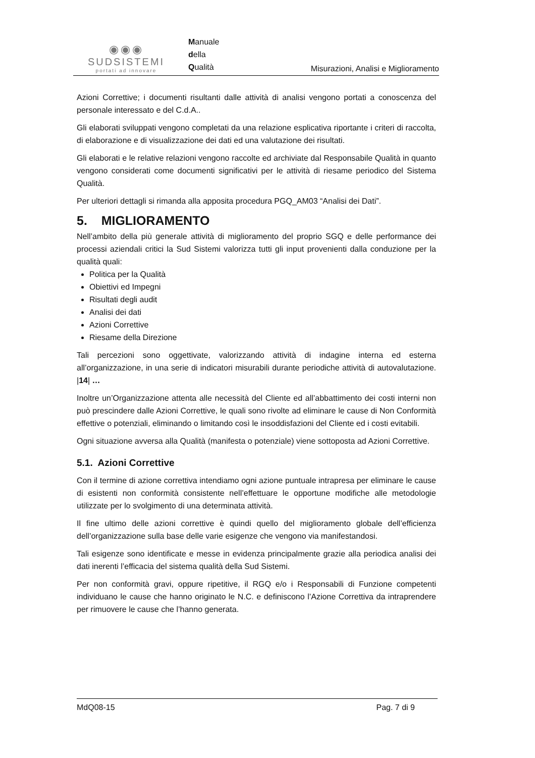◉◉◉
SUDSISTEMI
portati ad innovare
Manuale
della
Qualità
Misurazioni, Analisi e Miglioramento
Azioni Correttive; i documenti risultanti dalle attività di analisi vengono portati a conoscenza del personale interessato e del C.d.A..
Gli elaborati sviluppati vengono completati da una relazione esplicativa riportante i criteri di raccolta, di elaborazione e di visualizzazione dei dati ed una valutazione dei risultati.
Gli elaborati e le relative relazioni vengono raccolte ed archiviate dal Responsabile Qualità in quanto vengono considerati come documenti significativi per le attività di riesame periodico del Sistema Qualità.
Per ulteriori dettagli si rimanda alla apposita procedura PGQ_AM03 “Analisi dei Dati”.
5. MIGLIORAMENTO
Nell’ambito della più generale attività di miglioramento del proprio SGQ e delle performance dei processi aziendali critici la Sud Sistemi valorizza tutti gli input provenienti dalla conduzione per la qualità quali:
Politica per la Qualità
Obiettivi ed Impegni
Risultati degli audit
Analisi dei dati
Azioni Correttive
Riesame della Direzione
Tali percezioni sono oggettivate, valorizzando attività di indagine interna ed esterna all’organizzazione, in una serie di indicatori misurabili durante periodiche attività di autovalutazione. |14| …
Inoltre un’Organizzazione attenta alle necessità del Cliente ed all’abbattimento dei costi interni non può prescindere dalle Azioni Correttive, le quali sono rivolte ad eliminare le cause di Non Conformità effettive o potenziali, eliminando o limitando così le insoddisfazioni del Cliente ed i costi evitabili.
Ogni situazione avversa alla Qualità (manifesta o potenziale) viene sottoposta ad Azioni Correttive.
5.1. Azioni Correttive
Con il termine di azione correttiva intendiamo ogni azione puntuale intrapresa per eliminare le cause di esistenti non conformità consistente nell’effettuare le opportune modifiche alle metodologie utilizzate per lo svolgimento di una determinata attività.
Il fine ultimo delle azioni correttive è quindi quello del miglioramento globale dell’efficienza dell’organizzazione sulla base delle varie esigenze che vengono via manifestandosi.
Tali esigenze sono identificate e messe in evidenza principalmente grazie alla periodica analisi dei dati inerenti l’efficacia del sistema qualità della Sud Sistemi.
Per non conformità gravi, oppure ripetitive, il RGQ e/o i Responsabili di Funzione competenti individuano le cause che hanno originato le N.C. e definiscono l’Azione Correttiva da intraprendere per rimuovere le cause che l’hanno generata.
MdQ08-15 Pag. 7 di 9